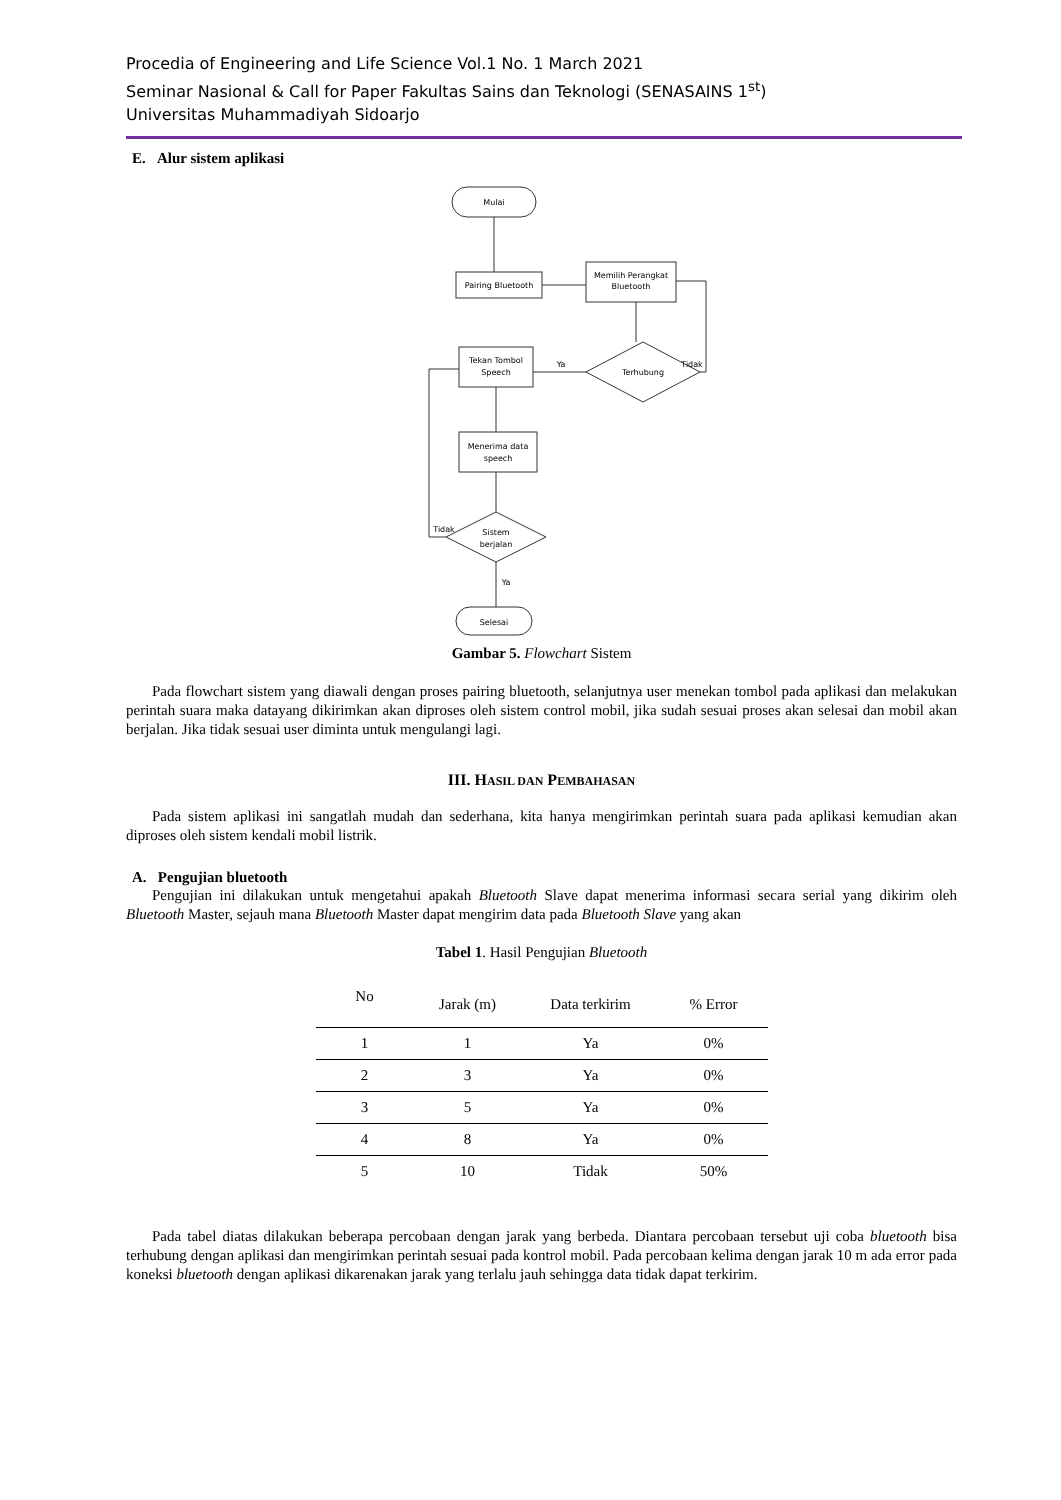Procedia of Engineering and Life Science Vol.1 No. 1 March 2021
Seminar Nasional & Call for Paper Fakultas Sains dan Teknologi (SENASAINS 1<sup>st</sup>)
Universitas Muhammadiyah Sidoarjo
E. Alur sistem aplikasi
Mulai
Pairing Bluetooth
Memilih Perangkat
Bluetooth
Terhubung
Tekan Tombol
Speech
Menerima data
speech
Sistem
berjalan
Selesai
Ya
Tidak
Tidak
Ya
Gambar 5. Flowchart Sistem
Pada flowchart sistem yang diawali dengan proses pairing bluetooth, selanjutnya user menekan tombol pada aplikasi dan melakukan perintah suara maka datayang dikirimkan akan diproses oleh sistem control mobil, jika sudah sesuai proses akan selesai dan mobil akan berjalan. Jika tidak sesuai user diminta untuk mengulangi lagi.
III. HASIL DAN PEMBAHASAN
Pada sistem aplikasi ini sangatlah mudah dan sederhana, kita hanya mengirimkan perintah suara pada aplikasi kemudian akan diproses oleh sistem kendali mobil listrik.
A. Pengujian bluetooth
Pengujian ini dilakukan untuk mengetahui apakah Bluetooth Slave dapat menerima informasi secara serial yang dikirim oleh Bluetooth Master, sejauh mana Bluetooth Master dapat mengirim data pada Bluetooth Slave yang akan
Tabel 1. Hasil Pengujian Bluetooth
| No | Jarak (m) | Data terkirim | % Error |
| --- | --- | --- | --- |
| 1 | 1 | Ya | 0% |
| 2 | 3 | Ya | 0% |
| 3 | 5 | Ya | 0% |
| 4 | 8 | Ya | 0% |
| 5 | 10 | Tidak | 50% |
Pada tabel diatas dilakukan beberapa percobaan dengan jarak yang berbeda. Diantara percobaan tersebut uji coba bluetooth bisa terhubung dengan aplikasi dan mengirimkan perintah sesuai pada kontrol mobil. Pada percobaan kelima dengan jarak 10 m ada error pada koneksi bluetooth dengan aplikasi dikarenakan jarak yang terlalu jauh sehingga data tidak dapat terkirim.